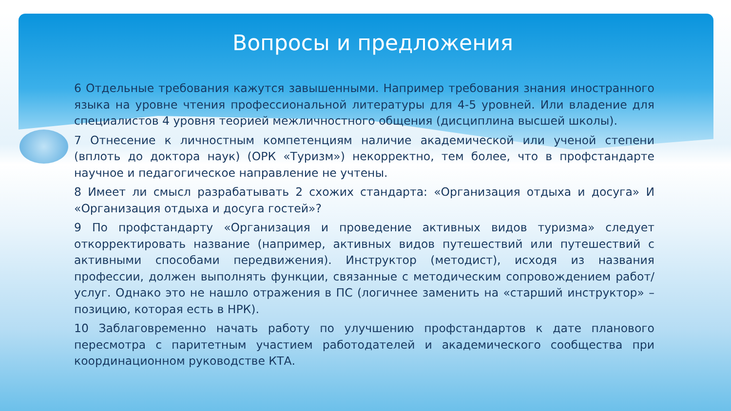Вопросы и предложения
6 Отдельные требования кажутся завышенными. Например требования знания иностранного языка на уровне чтения профессиональной литературы для 4-5 уровней. Или владение для специалистов 4 уровня теорией межличностного общения (дисциплина высшей школы).
7 Отнесение к личностным компетенциям наличие академической или ученой степени (вплоть до доктора наук) (ОРК «Туризм») некорректно, тем более, что в профстандарте научное и педагогическое направление не учтены.
8 Имеет ли смысл разрабатывать 2 схожих стандарта: «Организация отдыха и досуга» И «Организация отдыха и досуга гостей»?
9 По профстандарту «Организация и проведение активных видов туризма» следует откорректировать название (например, активных видов путешествий или путешествий с активными способами передвижения). Инструктор (методист), исходя из названия профессии, должен выполнять функции, связанные с методическим сопровождением работ/услуг. Однако это не нашло отражения в ПС (логичнее заменить на «старший инструктор» – позицию, которая есть в НРК).
10 Заблаговременно начать работу по улучшению профстандартов к дате планового пересмотра с паритетным участием работодателей и академического сообщества при координационном руководстве КТА.